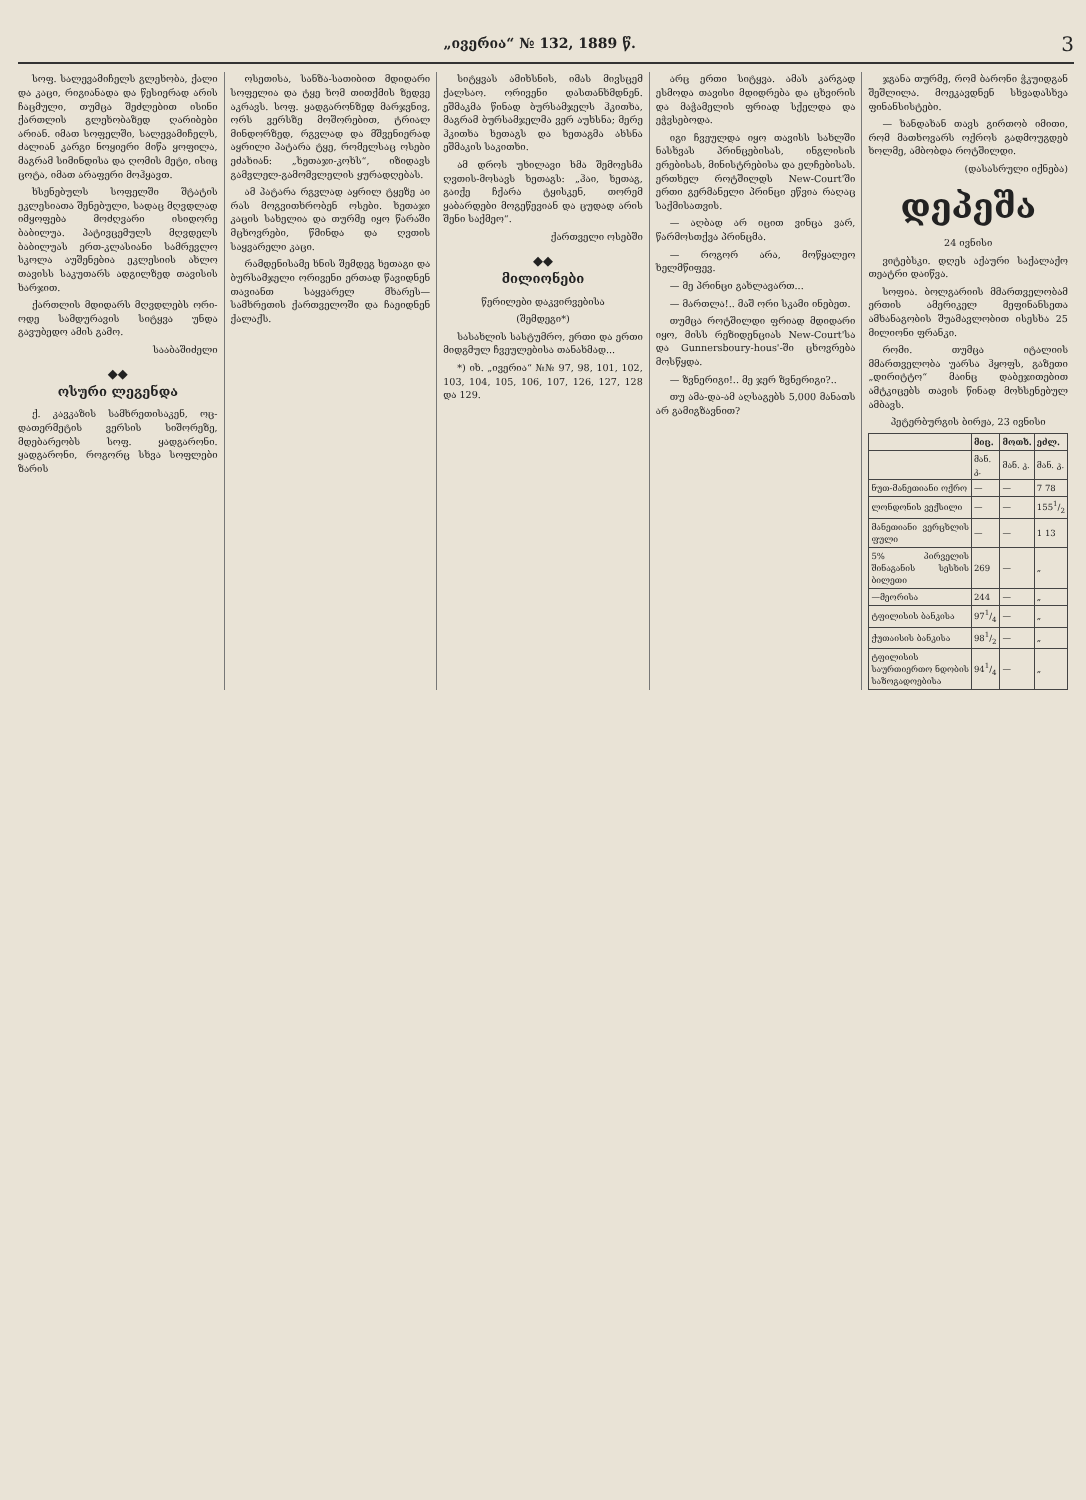„ივერია“ № 132, 1889 წ. 3
სოფ. სალევამიჩელს გლეხობა, ქალი და კაცი, რიგიანადა და წესიერად არის ჩაცმული, თუმცა შეძლებით ისინი ქართლის გლეხობაზედ ღარიბები არიან. იმათ სოფელში, სალევამიჩელს, ძალიან კარგი ნოყიერი მიწა ყოფილა, მაგრამ სიმინდისა და ღომის მეტი, ისიც ცოტა, იმათ არაფერი მოჰყავთ.
ხსენებულს სოფელში შტატის ეკლესიათა შენებული, სადაც მღვდლად იმყოფება მოძღვარი ისიდორე ბაბილუა. პატივცემულს მღვდელს ბაბილუას ერთ-კლასიანი სამრევლო სკოლა აუშენებია ეკლესიის ახლო თავისს საკუთარს ადგილზედ თავისის ხარჯით.
ქართლის მდიდარს მღვდლებს ორი-ოდე სამდურავის სიტყვა უნდა გავუბედო ამის გამო.
სააბაშიძელი
◆◆
ოსური ლეგენდა
ქ. კავკაზის სამხრეთისაკენ, ოც-დათერმეტის ვერსის სიშორეზე, მდებარეობს სოფ. ყადგარონი. ყადგარონი, როგორც სხვა სოფლები ზარის
ოსეთისა, სანზა-სათიბით მდიდარი სოფელია და ტყე ხომ თითქმის ზედვე აკრავს. სოფ. ყადგარონზედ მარჯვნივ, ორს ვერსზე მოშორებით, ტრიალ მინდორზედ, რგვლად და მშვენიერად აყრილი პატარა ტყე, რომელსაც ოსები ეძახიან: „ხეთაჯი-კოხს“, იზიდავს გამვლელ-გამომვლელის ყურადღებას.
ამ პატარა რგვლად აყრილ ტყეზე აი რას მოგვითხრობენ ოსები. ხეთაჯი კაცის სახელია და თურმე იყო წარაში მცხოვრები, წმინდა და ღვთის საყვარელი კაცი.
რამდენისამე ხნის შემდეგ ხეთაგი და ბურსამჯელი ორივენი ერთად წავიდნენ თავიანთ საყვარელ მხარეს—სამხრეთის ქართველოში და ჩაეიდნენ ქალაქს.
სიტყვას ამიხსნის, იმას მივსცემ ქალსაო. ორივენი დასთანხმდნენ. ეშმაკმა წინად ბურსამჯელს ჰკითხა, მაგრამ ბურსამჯელმა ვერ აუხსნა; მერე ჰკითხა ხეთაგს და ხეთაგმა ახსნა ეშმაკის საკითხი.
ამ დროს უხილავი ხმა შემოესმა ღვთის-მოსავს ხეთაგს: „ჰაი, ხეთაგ, გაიქე ჩქარა ტყისკენ, თორემ ყაბარდები მოგეწევიან და ცუდად არის შენი საქმეო“.
ქართველი ოსებში
◆◆
მილიონები
წერილები დაკვირვებისა
(შემდეგი*)
სასახლის სასტუმრო, ერთი და ერთი მიდგმულ ჩვეულებისა თანახმად...
*) იხ. „ივერია“ №№ 97, 98, 101, 102, 103, 104, 105, 106, 107, 126, 127, 128 და 129.
არც ერთი სიტყვა. ამას კარგად ესმოდა თავისი მდიდრება და ცხვირის და მაჭამელის ფრიად სქელდა და ეჭვსებოდა.
იგი ჩვეულდა იყო თავისს სახლში ნასხვას პრინცებისას, ინგლისის ერებისას, მინისტრებისა და ელჩებისას. ერთხელ როტშილდს New-Court'ში ერთი გერმანელი პრინცი ეწვია რაღაც საქმისათვის.
— აღბად არ იცით ვინცა ვარ, წარმოსთქვა პრინცმა.
— როგორ არა, მოწყალეო ხელმწიფევ.
— მე პრინცი გახლავართ...
— მართლა!.. მაშ ორი სკამი ინებეთ.
თუმცა როტშილდი ფრიად მდიდარი იყო, მისს რეზიდენციას New-Court'სა და Gunnersboury-hous'-ში ცხოვრება მოსწყდა.
— ზვნერიგი!.. მე ჯერ ზვნერიგი?..
თუ ამა-და-ამ აღსაგებს 5,000 მანათს არ გამიგზავნით?
ჯგანა თურმე, რომ ბარონი ჭკუიდგან შეშლილა. მოეკავდნენ სხვადასხვა ფინანსისტები.
— ხანდახან თავს გირთობ იმითი, რომ მათხოვარს ოქროს გადმოუგდებ ხოლმე, ამბობდა როტშილდი.
(დასასრული იქნება)
დეპეშა
24 ივნისი
ვიტებსკი. დღეს აქაური საქალაქო თეატრი დაიწვა.
სოფია. ბოლგარიის მმართველობამ ერთის ამერიკელ მეფინანსეთა ამხანაგობის შუამავლობით ისესხა 25 მილიონი ფრანკი.
რომი. თუმცა იტალიის მმართველობა უარსა ჰყოფს, გაზეთი „დირიტტო“ მაინც დაბეჯითებით ამტკიცებს თავის წინად მოხსენებულ ამბავს.
პეტერბურგის ბირჟა, 23 ივნისი
| | მიც. | მოთხ. | ეძლ. |
| --- | --- | --- | --- |
| | მან. კ. | მან. კ. | მან. კ. |
| ნუთ-მანეთიანი ოქრო | — | — | 7 78 |
| ლონდონის ვექსილი | — | — | 1551/2 |
| მანეთიანი ვერცხლის ფული | — | — | 1 13 |
| 5% პირველის შინაგანის სესხის ბილეთი | 269 | — | „ |
| —მეორისა | 244 | — | „ |
| ტფილისის ბანკისა | 971/4 | — | „ |
| ქუთაისის ბანკისა | 981/2 | — | „ |
| ტფილისის საურთიერთო ნდობის საზოგადოებისა | 941/4 | — | „ |